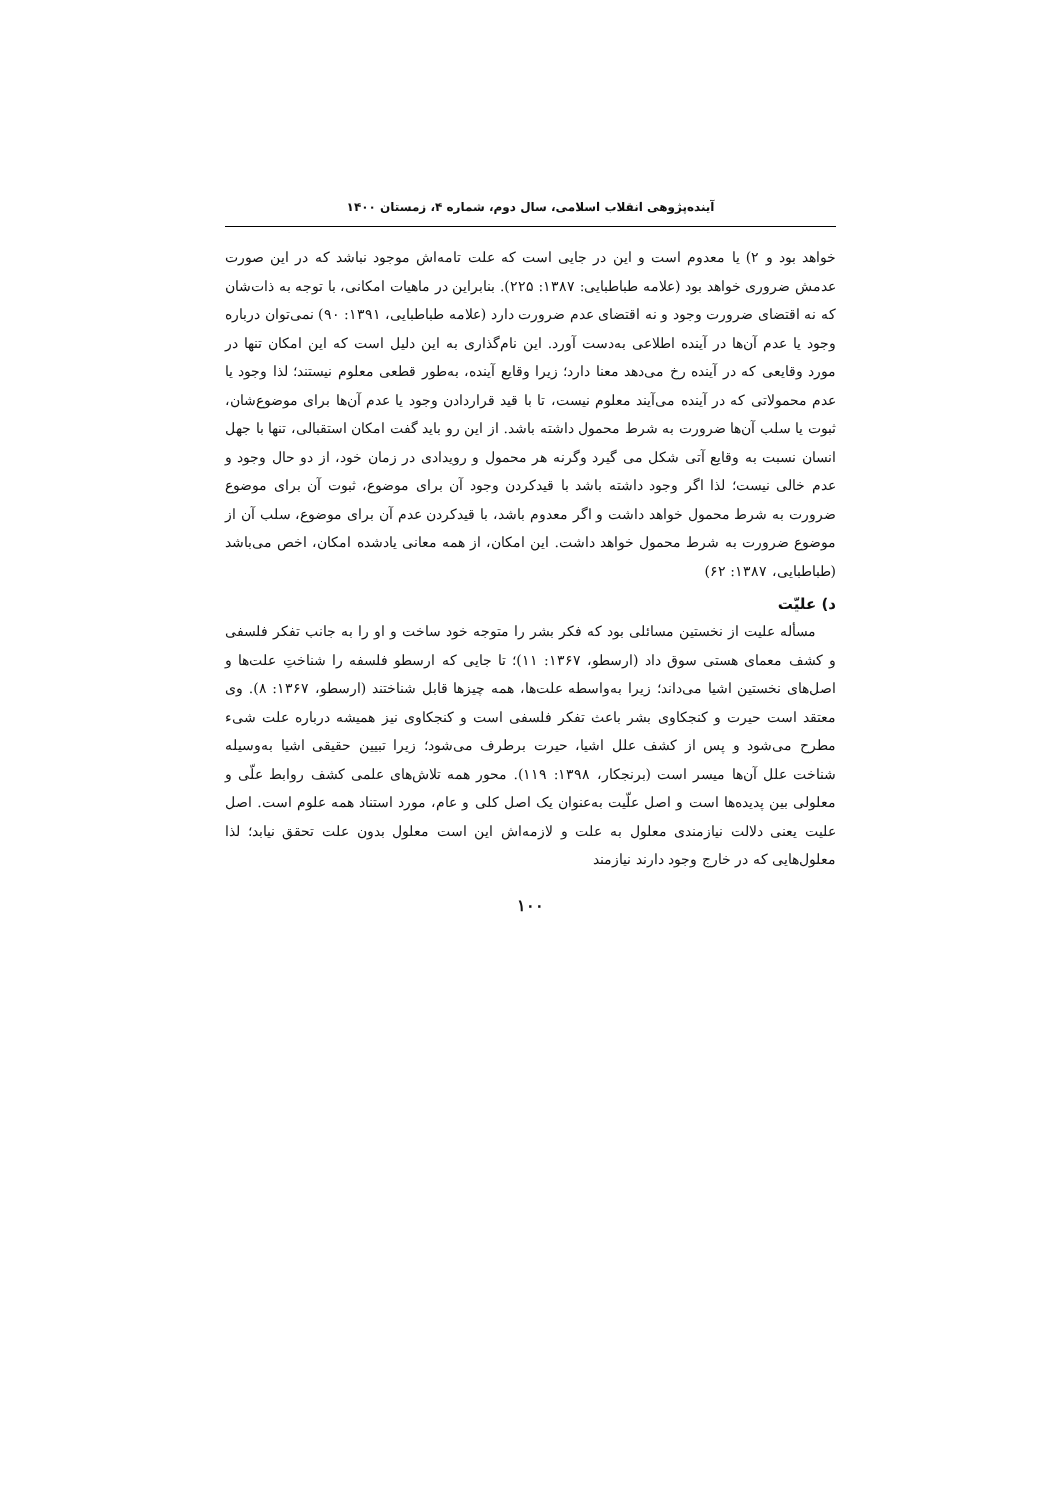آینده‌پژوهی انقلاب اسلامی، سال دوم، شماره ۴، زمستان ۱۴۰۰
خواهد بود و ۲) یا معدوم است و این در جایی است که علت تامه‌اش موجود نباشد که در این صورت عدمش ضروری خواهد بود (علامه طباطبایی: ۱۳۸۷: ۲۲۵). بنابراین در ماهیات امکانی، با توجه به ذات‌شان که نه اقتضای ضرورت وجود و نه اقتضای عدم ضرورت دارد (علامه طباطبایی، ۱۳۹۱: ۹۰) نمی‌توان درباره وجود یا عدم آن‌ها در آینده اطلاعی به‌دست آورد. این نام‌گذاری به این دلیل است که این امکان تنها در مورد وقایعی که در آینده رخ می‌دهد معنا دارد؛ زیرا وقایع آینده، به‌طور قطعی معلوم نیستند؛ لذا وجود یا عدم محمولاتی که در آینده می‌آیند معلوم نیست، تا با قید قراردادن وجود یا عدم آن‌ها برای موضوع‌شان، ثبوت یا سلب آن‌ها ضرورت به شرط محمول داشته باشد. از این رو باید گفت امکان استقبالی، تنها با جهل انسان نسبت به وقایع آتی شکل می گیرد وگرنه هر محمول و رویدادی در زمان خود، از دو حال وجود و عدم خالی نیست؛ لذا اگر وجود داشته باشد با قیدکردن وجود آن برای موضوع، ثبوت آن برای موضوع ضرورت به شرط محمول خواهد داشت و اگر معدوم باشد، با قیدکردن عدم آن برای موضوع، سلب آن از موضوع ضرورت به شرط محمول خواهد داشت. این امکان، از همه معانی یادشده امکان، اخص می‌باشد (طباطبایی، ۱۳۸۷: ۶۲)
د) علیّت
مسأله علیت از نخستین مسائلی بود که فکر بشر را متوجه خود ساخت و او را به جانب تفکر فلسفی و کشف معمای هستی سوق داد (ارسطو، ۱۳۶۷: ۱۱)؛ تا جایی که ارسطو فلسفه را شناختِ علت‌ها و اصل‌های نخستین اشیا می‌داند؛ زیرا به‌واسطه علت‌ها، همه چیزها قابل شناختند (ارسطو، ۱۳۶۷: ۸). وی معتقد است حیرت و کنجکاوی بشر باعث تفکر فلسفی است و کنجکاوی نیز همیشه درباره علت شیء مطرح می‌شود و پس از کشف علل اشیا، حیرت برطرف می‌شود؛ زیرا تبیین حقیقی اشیا به‌وسیله شناخت علل آن‌ها میسر است (برنجکار، ۱۳۹۸: ۱۱۹). محور همه تلاش‌های علمی کشف روابط علّی و معلولی بین پدیده‌ها است و اصل علّیت به‌عنوان یک اصل کلی و عام، مورد استناد همه علوم است. اصل علیت یعنی دلالت نیازمندی معلول به علت و لازمه‌اش این است معلول بدون علت تحقق نیابد؛ لذا معلول‌هایی که در خارج وجود دارند نیازمند
۱۰۰